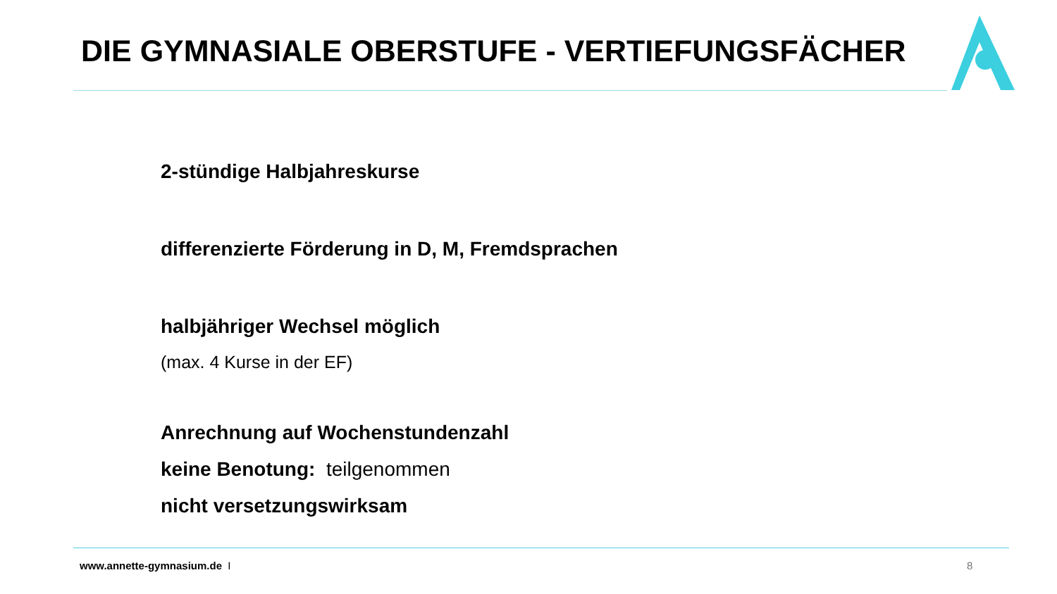DIE GYMNASIALE OBERSTUFE - VERTIEFUNGSFÄCHER
2-stündige Halbjahreskurse
differenzierte Förderung in D, M, Fremdsprachen
halbjähriger Wechsel möglich
(max. 4 Kurse in der EF)
Anrechnung auf Wochenstundenzahl
keine Benotung: teilgenommen
nicht versetzungswirksam
www.annette-gymnasium.de I 8